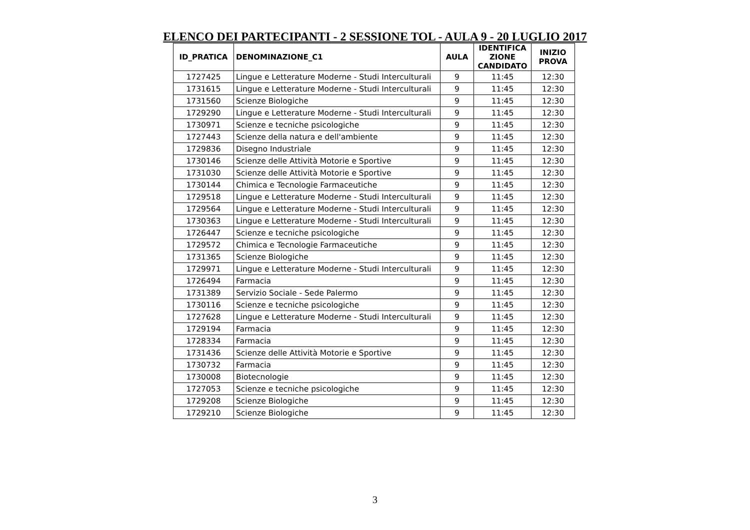ELENCO DEI PARTECIPANTI - 2 SESSIONE TOL - AULA 9 - 20 LUGLIO 2017
| ID_PRATICA | DENOMINAZIONE_C1 | AULA | IDENTIFICA ZIONE CANDIDATO | INIZIO PROVA |
| --- | --- | --- | --- | --- |
| 1727425 | Lingue e Letterature Moderne - Studi Interculturali | 9 | 11:45 | 12:30 |
| 1731615 | Lingue e Letterature Moderne - Studi Interculturali | 9 | 11:45 | 12:30 |
| 1731560 | Scienze Biologiche | 9 | 11:45 | 12:30 |
| 1729290 | Lingue e Letterature Moderne - Studi Interculturali | 9 | 11:45 | 12:30 |
| 1730971 | Scienze e tecniche psicologiche | 9 | 11:45 | 12:30 |
| 1727443 | Scienze della natura e dell'ambiente | 9 | 11:45 | 12:30 |
| 1729836 | Disegno Industriale | 9 | 11:45 | 12:30 |
| 1730146 | Scienze delle Attività Motorie e Sportive | 9 | 11:45 | 12:30 |
| 1731030 | Scienze delle Attività Motorie e Sportive | 9 | 11:45 | 12:30 |
| 1730144 | Chimica e Tecnologie Farmaceutiche | 9 | 11:45 | 12:30 |
| 1729518 | Lingue e Letterature Moderne - Studi Interculturali | 9 | 11:45 | 12:30 |
| 1729564 | Lingue e Letterature Moderne - Studi Interculturali | 9 | 11:45 | 12:30 |
| 1730363 | Lingue e Letterature Moderne - Studi Interculturali | 9 | 11:45 | 12:30 |
| 1726447 | Scienze e tecniche psicologiche | 9 | 11:45 | 12:30 |
| 1729572 | Chimica e Tecnologie Farmaceutiche | 9 | 11:45 | 12:30 |
| 1731365 | Scienze Biologiche | 9 | 11:45 | 12:30 |
| 1729971 | Lingue e Letterature Moderne - Studi Interculturali | 9 | 11:45 | 12:30 |
| 1726494 | Farmacia | 9 | 11:45 | 12:30 |
| 1731389 | Servizio Sociale - Sede Palermo | 9 | 11:45 | 12:30 |
| 1730116 | Scienze e tecniche psicologiche | 9 | 11:45 | 12:30 |
| 1727628 | Lingue e Letterature Moderne - Studi Interculturali | 9 | 11:45 | 12:30 |
| 1729194 | Farmacia | 9 | 11:45 | 12:30 |
| 1728334 | Farmacia | 9 | 11:45 | 12:30 |
| 1731436 | Scienze delle Attività Motorie e Sportive | 9 | 11:45 | 12:30 |
| 1730732 | Farmacia | 9 | 11:45 | 12:30 |
| 1730008 | Biotecnologie | 9 | 11:45 | 12:30 |
| 1727053 | Scienze e tecniche psicologiche | 9 | 11:45 | 12:30 |
| 1729208 | Scienze Biologiche | 9 | 11:45 | 12:30 |
| 1729210 | Scienze Biologiche | 9 | 11:45 | 12:30 |
3